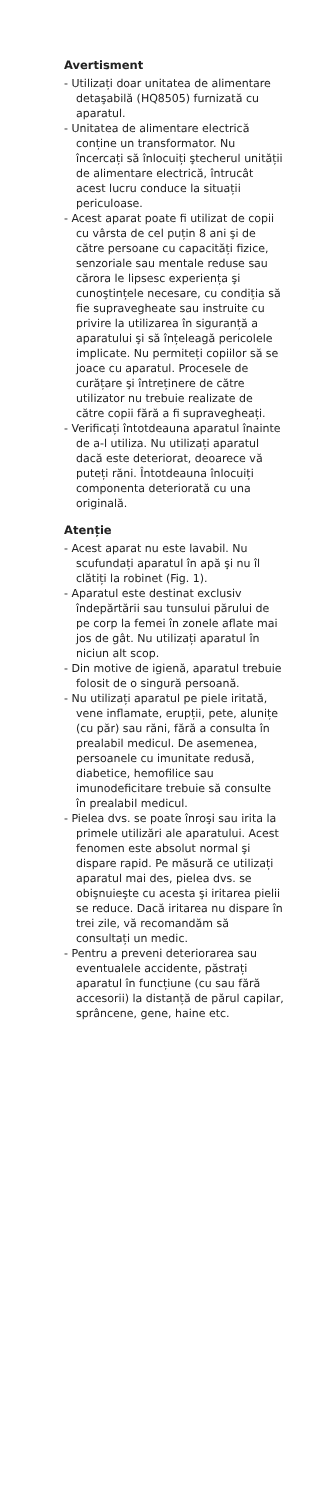Avertisment
- Utilizați doar unitatea de alimentare detaşabilă (HQ8505) furnizată cu aparatul.
- Unitatea de alimentare electrică conține un transformator. Nu încercați să înlocuiți ştecherul unității de alimentare electrică, întrucât acest lucru conduce la situații periculoase.
- Acest aparat poate fi utilizat de copii cu vârsta de cel puțin 8 ani şi de către persoane cu capacități fizice, senzoriale sau mentale reduse sau cărora le lipsesc experiența şi cunoştințele necesare, cu condiția să fie supravegheate sau instruite cu privire la utilizarea în siguranță a aparatului şi să înțeleagă pericolele implicate. Nu permiteți copiilor să se joace cu aparatul. Procesele de curățare şi întreținere de către utilizator nu trebuie realizate de către copii fără a fi supravegheați.
- Verificați întotdeauna aparatul înainte de a-l utiliza. Nu utilizați aparatul dacă este deteriorat, deoarece vă puteți răni. Întotdeauna înlocuiți componenta deteriorată cu una originală.
Atenție
- Acest aparat nu este lavabil. Nu scufundați aparatul în apă şi nu îl clătiți la robinet (Fig. 1).
- Aparatul este destinat exclusiv îndepărtării sau tunsului părului de pe corp la femei în zonele aflate mai jos de gât. Nu utilizați aparatul în niciun alt scop.
- Din motive de igienă, aparatul trebuie folosit de o singură persoană.
- Nu utilizați aparatul pe piele iritată, vene inflamate, erupții, pete, alunițe (cu păr) sau răni, fără a consulta în prealabil medicul. De asemenea, persoanele cu imunitate redusă, diabetice, hemofilice sau imunodeficitare trebuie să consulte în prealabil medicul.
- Pielea dvs. se poate înroşi sau irita la primele utilizări ale aparatului. Acest fenomen este absolut normal şi dispare rapid. Pe măsură ce utilizați aparatul mai des, pielea dvs. se obişnuieşte cu acesta şi iritarea pielii se reduce. Dacă iritarea nu dispare în trei zile, vă recomandăm să consultați un medic.
- Pentru a preveni deteriorarea sau eventualele accidente, păstrați aparatul în funcțiune (cu sau fără accesorii) la distanță de părul capilar, sprâncene, gene, haine etc.